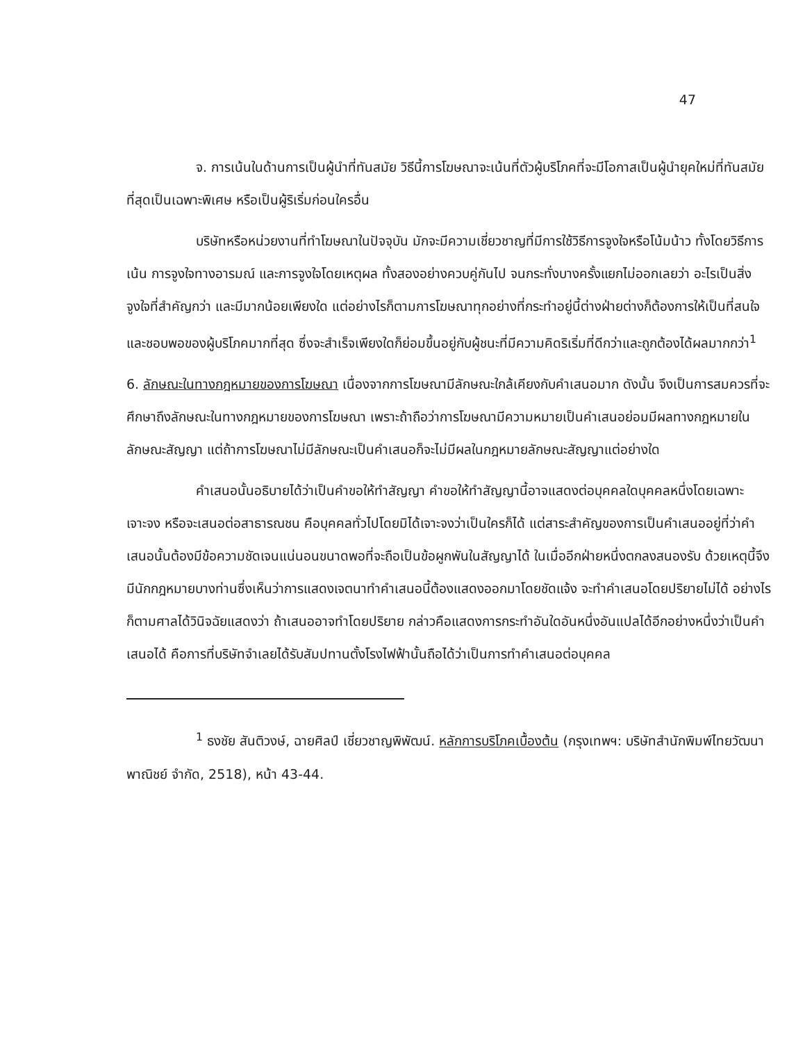47
จ. การเน้นในด้านการเป็นผู้นำที่ทันสมัย วิธีนี้การโฆษณาจะเน้นที่ตัวผู้บริโภคที่จะมีโอกาสเป็นผู้นำยุคใหม่ที่ทันสมัยที่สุดเป็นเฉพาะพิเศษ หรือเป็นผู้ริเริ่มก่อนใครอื่น
บริษัทหรือหน่วยงานที่ทำโฆษณาในปัจจุบัน มักจะมีความเชี่ยวชาญที่มีการใช้วิธีการจูงใจหรือโน้มน้าว ทั้งโดยวิธีการเน้น การจูงใจทางอารมณ์ และการจูงใจโดยเหตุผล ทั้งสองอย่างควบคู่กันไป จนกระทั่งบางครั้งแยกไม่ออกเลยว่า อะไรเป็นสิ่งจูงใจที่สำคัญกว่า และมีมากน้อยเพียงใด แต่อย่างไรก็ตามการโฆษณาทุกอย่างที่กระทำอยู่นี้ต่างฝ่ายต่างก็ต้องการให้เป็นที่สนใจและชอบพอของผู้บริโภคมากที่สุด ซึ่งจะสำเร็จเพียงใดก็ย่อมขึ้นอยู่กับผู้ชนะที่มีความคิดริเริ่มที่ดีกว่าและถูกต้องได้ผลมากกว่า<sup>1</sup>
6. ลักษณะในทางกฎหมายของการโฆษณา เนื่องจากการโฆษณามีลักษณะใกล้เคียงกับคำเสนอมาก ดังนั้น จึงเป็นการสมควรที่จะศึกษาถึงลักษณะในทางกฎหมายของการโฆษณา เพราะถ้าถือว่าการโฆษณามีความหมายเป็นคำเสนอย่อมมีผลทางกฎหมายในลักษณะสัญญา แต่ถ้าการโฆษณาไม่มีลักษณะเป็นคำเสนอก็จะไม่มีผลในกฎหมายลักษณะสัญญาแต่อย่างใด
คำเสนอนั้นอธิบายได้ว่าเป็นคำขอให้ทำสัญญา คำขอให้ทำสัญญานี้อาจแสดงต่อบุคคลใดบุคคลหนึ่งโดยเฉพาะเจาะจง หรือจะเสนอต่อสาธารณชน คือบุคคลทั่วไปโดยมิได้เจาะจงว่าเป็นใครก็ได้ แต่สาระสำคัญของการเป็นคำเสนออยู่ที่ว่าคำเสนอนั้นต้องมีข้อความชัดเจนแน่นอนขนาดพอที่จะถือเป็นข้อผูกพันในสัญญาได้ ในเมื่ออีกฝ่ายหนึ่งตกลงสนองรับ ด้วยเหตุนี้จึงมีนักกฎหมายบางท่านซึ่งเห็นว่าการแสดงเจตนาทำคำเสนอนี้ต้องแสดงออกมาโดยชัดแจ้ง จะทำคำเสนอโดยปริยายไม่ได้ อย่างไรก็ตามศาลได้วินิจฉัยแสดงว่า ถ้าเสนออาจทำโดยปริยาย กล่าวคือแสดงการกระทำอันใดอันหนึ่งอันแปลได้อีกอย่างหนึ่งว่าเป็นคำเสนอได้ คือการที่บริษัทจำเลยได้รับสัมปทานตั้งโรงไฟฟ้านั้นถือได้ว่าเป็นการทำคำเสนอต่อบุคคล
<sup>1</sup> ธงชัย สันติวงษ์, ฉายศิลป์ เชี่ยวชาญพิพัฒน์. หลักการบริโภคเบื้องต้น (กรุงเทพฯ: บริษัทสำนักพิมพ์ไทยวัฒนาพาณิชย์ จำกัด, 2518), หน้า 43-44.